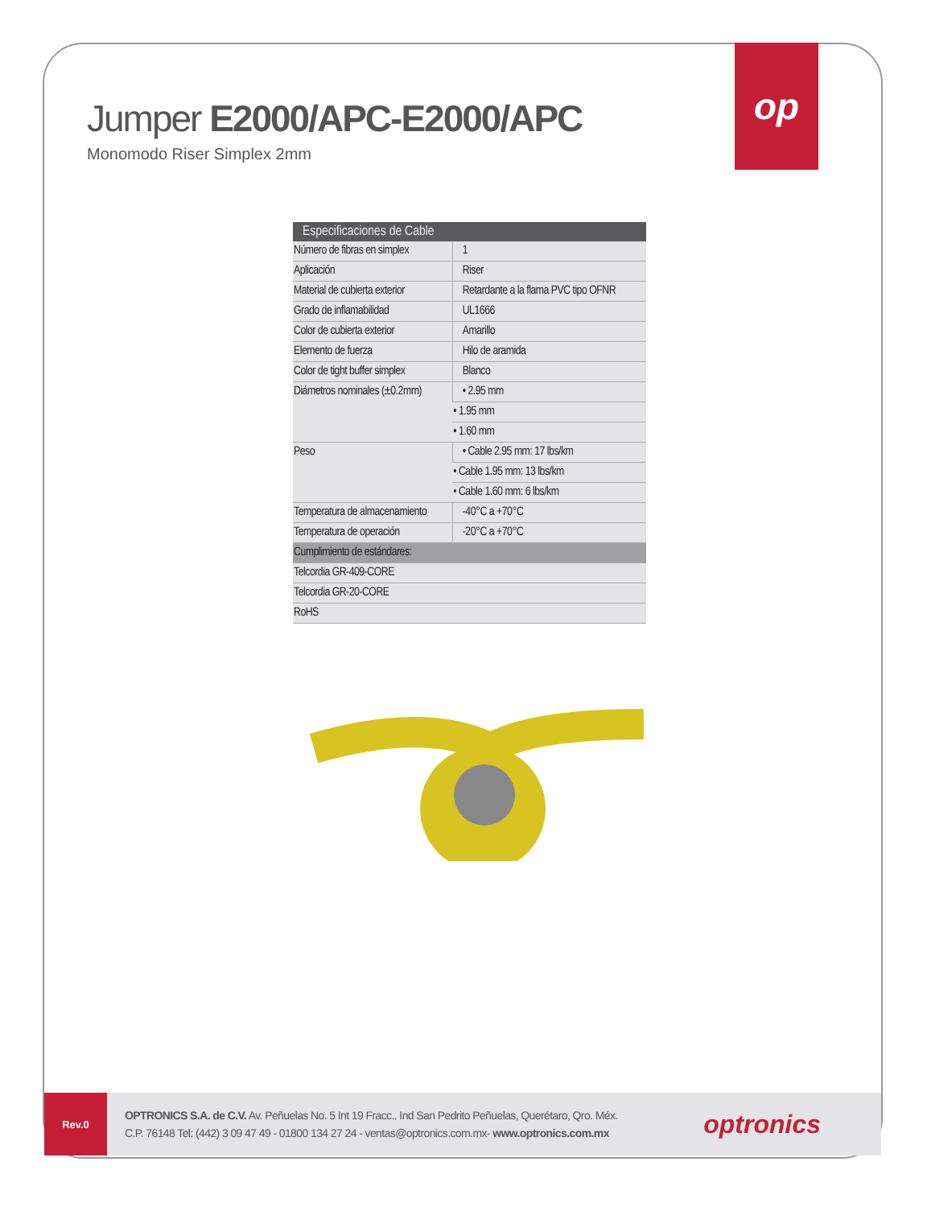Jumper E2000/APC-E2000/APC
Monomodo Riser Simplex 2mm
op
| Especificaciones de Cable | |
| --- | --- |
| Número de fibras en simplex | 1 |
| Aplicación | Riser |
| Material de cubierta exterior | Retardante a la flama PVC tipo OFNR |
| Grado de inflamabilidad | UL1666 |
| Color de cubierta exterior | Amarillo |
| Elemento de fuerza | Hilo de aramida |
| Color de tight buffer simplex | Blanco |
| Diámetros nominales (±0.2mm) | • 2.95 mm |
| | • 1.95 mm |
| | • 1.60 mm |
| Peso | • Cable 2.95 mm: 17 lbs/km |
| | • Cable 1.95 mm: 13 lbs/km |
| | • Cable 1.60 mm: 6 lbs/km |
| Temperatura de almacenamiento | -40°C a +70°C |
| Temperatura de operación | -20°C a +70°C |
| Cumplimiento de estándares: | |
| Telcordia GR-409-CORE | |
| Telcordia GR-20-CORE | |
| RoHS | |
Rev.0
OPTRONICS S.A. de C.V. Av. Peñuelas No. 5 Int 19 Fracc.. Ind San Pedrito Peñuelas, Querétaro, Qro. Méx.
C.P. 76148 Tel: (442) 3 09 47 49 - 01800 134 27 24 - ventas@optronics.com.mx- www.optronics.com.mx
optronics